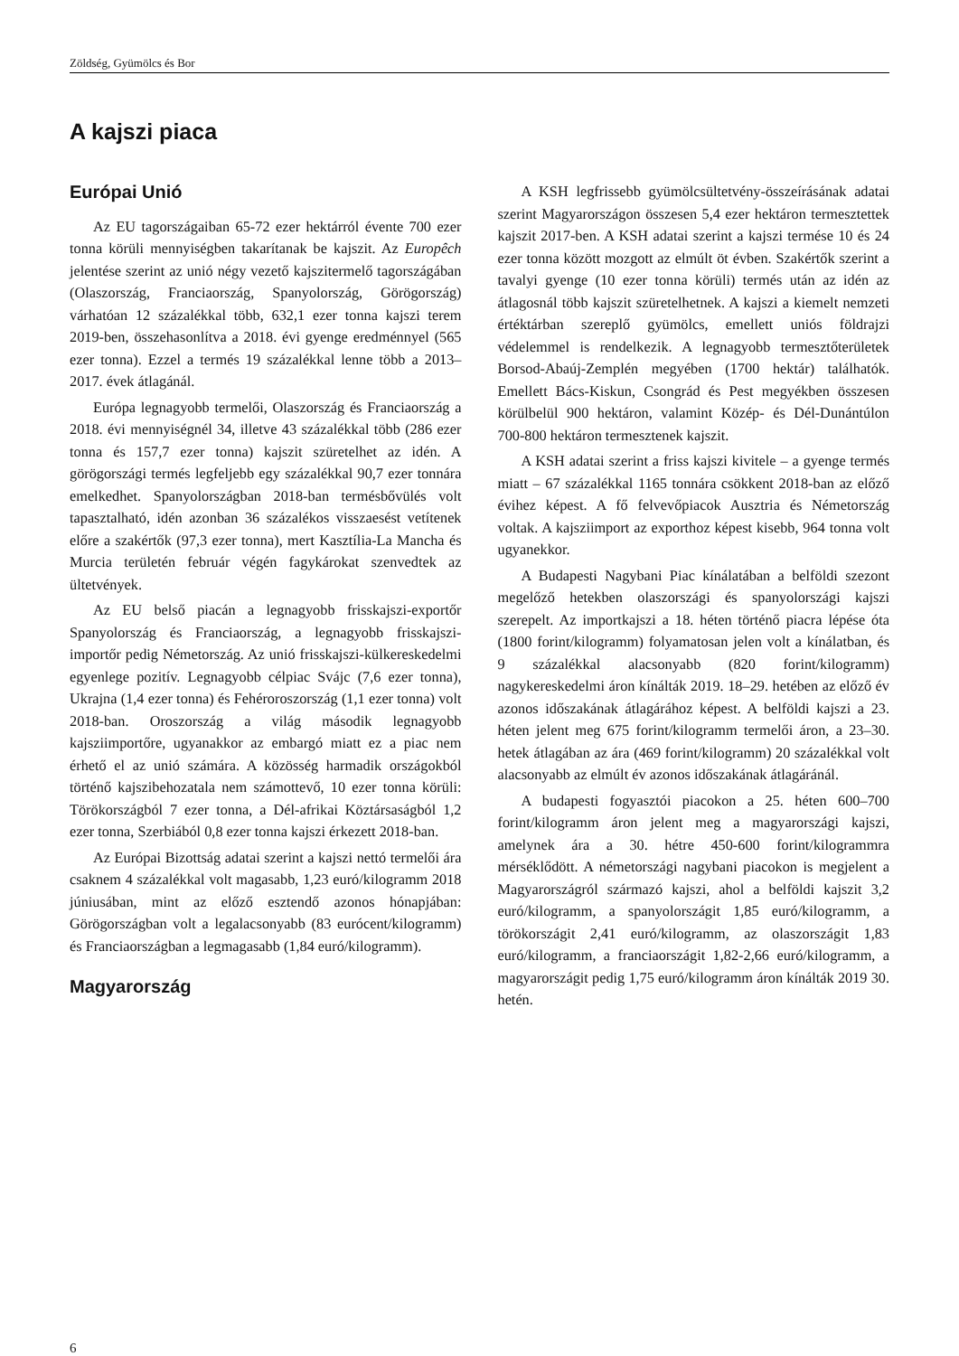Zöldség, Gyümölcs és Bor
A kajszi piaca
Európai Unió
Az EU tagországaiban 65-72 ezer hektárról évente 700 ezer tonna körüli mennyiségben takarítanak be kajszit. Az Europêch jelentése szerint az unió négy vezető kajszitermelő tagországában (Olaszország, Franciaország, Spanyolország, Görögország) várhatóan 12 százalékkal több, 632,1 ezer tonna kajszi terem 2019-ben, összehasonlítva a 2018. évi gyenge eredménnyel (565 ezer tonna). Ezzel a termés 19 százalékkal lenne több a 2013–2017. évek átlagánál.
Európa legnagyobb termelői, Olaszország és Franciaország a 2018. évi mennyiségnél 34, illetve 43 százalékkal több (286 ezer tonna és 157,7 ezer tonna) kajszit szüretelhet az idén. A görögországi termés legfeljebb egy százalékkal 90,7 ezer tonnára emelkedhet. Spanyolországban 2018-ban termésbővülés volt tapasztalható, idén azonban 36 százalékos visszaesést vetítenek előre a szakértők (97,3 ezer tonna), mert Kasztília-La Mancha és Murcia területén február végén fagykárokat szenvedtek az ültetvények.
Az EU belső piacán a legnagyobb frisskajszi-exportőr Spanyolország és Franciaország, a legnagyobb frisskajszi-importőr pedig Németország. Az unió frisskajszi-külkereskedelmi egyenlege pozitív. Legnagyobb célpiac Svájc (7,6 ezer tonna), Ukrajna (1,4 ezer tonna) és Fehéroroszország (1,1 ezer tonna) volt 2018-ban. Oroszország a világ második legnagyobb kajsziimportőre, ugyanakkor az embargó miatt ez a piac nem érhető el az unió számára. A közösség harmadik országokból történő kajszibehozatala nem számottevő, 10 ezer tonna körüli: Törökországból 7 ezer tonna, a Dél-afrikai Köztársaságból 1,2 ezer tonna, Szerbiából 0,8 ezer tonna kajszi érkezett 2018-ban.
Az Európai Bizottság adatai szerint a kajszi nettó termelői ára csaknem 4 százalékkal volt magasabb, 1,23 euró/kilogramm 2018 júniusában, mint az előző esztendő azonos hónapjában: Görögországban volt a legalacsonyabb (83 eurócent/kilogramm) és Franciaországban a legmagasabb (1,84 euró/kilogramm).
Magyarország
A KSH legfrissebb gyümölcsültetvény-összeírásának adatai szerint Magyarországon összesen 5,4 ezer hektáron termesztettek kajszit 2017-ben. A KSH adatai szerint a kajszi termése 10 és 24 ezer tonna között mozgott az elmúlt öt évben. Szakértők szerint a tavalyi gyenge (10 ezer tonna körüli) termés után az idén az átlagosnál több kajszit szüretelhetnek. A kajszi a kiemelt nemzeti értéktárban szereplő gyümölcs, emellett uniós földrajzi védelemmel is rendelkezik. A legnagyobb termesztőterületek Borsod-Abaúj-Zemplén megyében (1700 hektár) találhatók. Emellett Bács-Kiskun, Csongrád és Pest megyékben összesen körülbelül 900 hektáron, valamint Közép- és Dél-Dunántúlon 700-800 hektáron termesztenek kajszit.
A KSH adatai szerint a friss kajszi kivitele – a gyenge termés miatt – 67 százalékkal 1165 tonnára csökkent 2018-ban az előző évihez képest. A fő felvevőpiacok Ausztria és Németország voltak. A kajsziimport az exporthoz képest kisebb, 964 tonna volt ugyanekkor.
A Budapesti Nagybani Piac kínálatában a belföldi szezont megelőző hetekben olaszországi és spanyolországi kajszi szerepelt. Az importkajszi a 18. héten történő piacra lépése óta (1800 forint/kilogramm) folyamatosan jelen volt a kínálatban, és 9 százalékkal alacsonyabb (820 forint/kilogramm) nagykereskedelmi áron kínálták 2019. 18–29. hetében az előző év azonos időszakának átlagárához képest. A belföldi kajszi a 23. héten jelent meg 675 forint/kilogramm termelői áron, a 23–30. hetek átlagában az ára (469 forint/kilogramm) 20 százalékkal volt alacsonyabb az elmúlt év azonos időszakának átlagáránál.
A budapesti fogyasztói piacokon a 25. héten 600–700 forint/kilogramm áron jelent meg a magyarországi kajszi, amelynek ára a 30. hétre 450-600 forint/kilogrammra mérséklődött. A németországi nagybani piacokon is megjelent a Magyarországról származó kajszi, ahol a belföldi kajszit 3,2 euró/kilogramm, a spanyolországit 1,85 euró/kilogramm, a törökországit 2,41 euró/kilogramm, az olaszországit 1,83 euró/kilogramm, a franciaországit 1,82-2,66 euró/kilogramm, a magyarországit pedig 1,75 euró/kilogramm áron kínálták 2019 30. hetén.
6